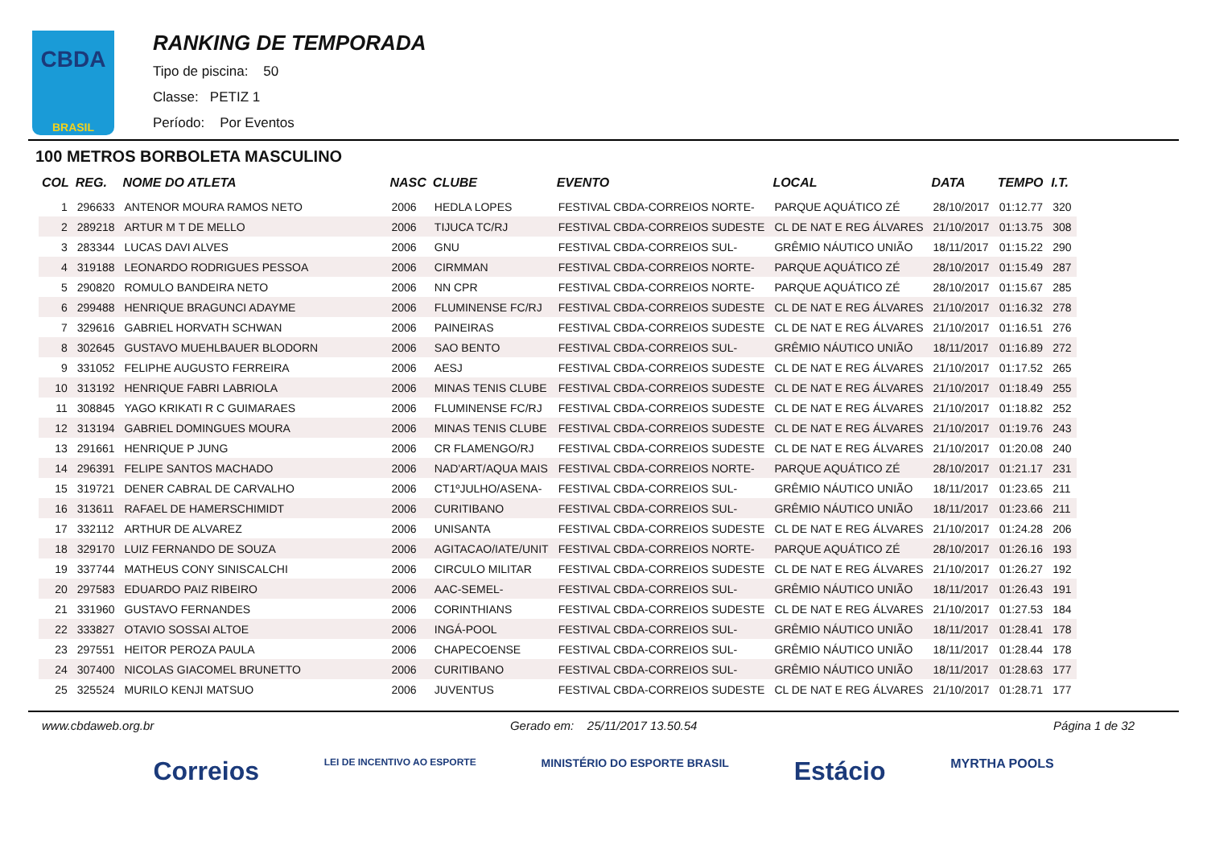CBDA
BRASIL
RANKING DE TEMPORADA
Tipo de piscina: 50
Classe: PETIZ 1
Período: Por Eventos
100 METROS BORBOLETA MASCULINO
| COL | REG. | NOME DO ATLETA | NASC | CLUBE | EVENTO | LOCAL | DATA | TEMPO | I.T. |
| --- | --- | --- | --- | --- | --- | --- | --- | --- | --- |
| 1 | 296633 | ANTENOR MOURA RAMOS NETO | 2006 | HEDLA LOPES | FESTIVAL CBDA-CORREIOS NORTE- | PARQUE AQUÁTICO ZÉ | 28/10/2017 | 01:12.77 | 320 |
| 2 | 289218 | ARTUR M T DE MELLO | 2006 | TIJUCA TC/RJ | FESTIVAL CBDA-CORREIOS SUDESTE | CL DE NAT E REG ÁLVARES | 21/10/2017 | 01:13.75 | 308 |
| 3 | 283344 | LUCAS DAVI ALVES | 2006 | GNU | FESTIVAL CBDA-CORREIOS SUL- | GRÊMIO NÁUTICO UNIÃO | 18/11/2017 | 01:15.22 | 290 |
| 4 | 319188 | LEONARDO RODRIGUES PESSOA | 2006 | CIRMMAN | FESTIVAL CBDA-CORREIOS NORTE- | PARQUE AQUÁTICO ZÉ | 28/10/2017 | 01:15.49 | 287 |
| 5 | 290820 | ROMULO BANDEIRA NETO | 2006 | NN CPR | FESTIVAL CBDA-CORREIOS NORTE- | PARQUE AQUÁTICO ZÉ | 28/10/2017 | 01:15.67 | 285 |
| 6 | 299488 | HENRIQUE BRAGUNCI ADAYME | 2006 | FLUMINENSE FC/RJ | FESTIVAL CBDA-CORREIOS SUDESTE | CL DE NAT E REG ÁLVARES | 21/10/2017 | 01:16.32 | 278 |
| 7 | 329616 | GABRIEL HORVATH SCHWAN | 2006 | PAINEIRAS | FESTIVAL CBDA-CORREIOS SUDESTE | CL DE NAT E REG ÁLVARES | 21/10/2017 | 01:16.51 | 276 |
| 8 | 302645 | GUSTAVO MUEHLBAUER BLODORN | 2006 | SAO BENTO | FESTIVAL CBDA-CORREIOS SUL- | GRÊMIO NÁUTICO UNIÃO | 18/11/2017 | 01:16.89 | 272 |
| 9 | 331052 | FELIPHE AUGUSTO FERREIRA | 2006 | AESJ | FESTIVAL CBDA-CORREIOS SUDESTE | CL DE NAT E REG ÁLVARES | 21/10/2017 | 01:17.52 | 265 |
| 10 | 313192 | HENRIQUE FABRI LABRIOLA | 2006 | MINAS TENIS CLUBE | FESTIVAL CBDA-CORREIOS SUDESTE | CL DE NAT E REG ÁLVARES | 21/10/2017 | 01:18.49 | 255 |
| 11 | 308845 | YAGO KRIKATI R C GUIMARAES | 2006 | FLUMINENSE FC/RJ | FESTIVAL CBDA-CORREIOS SUDESTE | CL DE NAT E REG ÁLVARES | 21/10/2017 | 01:18.82 | 252 |
| 12 | 313194 | GABRIEL DOMINGUES MOURA | 2006 | MINAS TENIS CLUBE | FESTIVAL CBDA-CORREIOS SUDESTE | CL DE NAT E REG ÁLVARES | 21/10/2017 | 01:19.76 | 243 |
| 13 | 291661 | HENRIQUE P JUNG | 2006 | CR FLAMENGO/RJ | FESTIVAL CBDA-CORREIOS SUDESTE | CL DE NAT E REG ÁLVARES | 21/10/2017 | 01:20.08 | 240 |
| 14 | 296391 | FELIPE SANTOS MACHADO | 2006 | NAD'ART/AQUA MAIS | FESTIVAL CBDA-CORREIOS NORTE- | PARQUE AQUÁTICO ZÉ | 28/10/2017 | 01:21.17 | 231 |
| 15 | 319721 | DENER CABRAL DE CARVALHO | 2006 | CT1ºJULHO/ASENA- | FESTIVAL CBDA-CORREIOS SUL- | GRÊMIO NÁUTICO UNIÃO | 18/11/2017 | 01:23.65 | 211 |
| 16 | 313611 | RAFAEL DE HAMERSCHIMIDT | 2006 | CURITIBANO | FESTIVAL CBDA-CORREIOS SUL- | GRÊMIO NÁUTICO UNIÃO | 18/11/2017 | 01:23.66 | 211 |
| 17 | 332112 | ARTHUR DE ALVAREZ | 2006 | UNISANTA | FESTIVAL CBDA-CORREIOS SUDESTE | CL DE NAT E REG ÁLVARES | 21/10/2017 | 01:24.28 | 206 |
| 18 | 329170 | LUIZ FERNANDO DE SOUZA | 2006 | AGITACAO/IATE/UNIT | FESTIVAL CBDA-CORREIOS NORTE- | PARQUE AQUÁTICO ZÉ | 28/10/2017 | 01:26.16 | 193 |
| 19 | 337744 | MATHEUS CONY SINISCALCHI | 2006 | CIRCULO MILITAR | FESTIVAL CBDA-CORREIOS SUDESTE | CL DE NAT E REG ÁLVARES | 21/10/2017 | 01:26.27 | 192 |
| 20 | 297583 | EDUARDO PAIZ RIBEIRO | 2006 | AAC-SEMEL- | FESTIVAL CBDA-CORREIOS SUL- | GRÊMIO NÁUTICO UNIÃO | 18/11/2017 | 01:26.43 | 191 |
| 21 | 331960 | GUSTAVO FERNANDES | 2006 | CORINTHIANS | FESTIVAL CBDA-CORREIOS SUDESTE | CL DE NAT E REG ÁLVARES | 21/10/2017 | 01:27.53 | 184 |
| 22 | 333827 | OTAVIO SOSSAI ALTOE | 2006 | INGÁ-POOL | FESTIVAL CBDA-CORREIOS SUL- | GRÊMIO NÁUTICO UNIÃO | 18/11/2017 | 01:28.41 | 178 |
| 23 | 297551 | HEITOR PEROZA PAULA | 2006 | CHAPECOENSE | FESTIVAL CBDA-CORREIOS SUL- | GRÊMIO NÁUTICO UNIÃO | 18/11/2017 | 01:28.44 | 178 |
| 24 | 307400 | NICOLAS GIACOMEL BRUNETTO | 2006 | CURITIBANO | FESTIVAL CBDA-CORREIOS SUL- | GRÊMIO NÁUTICO UNIÃO | 18/11/2017 | 01:28.63 | 177 |
| 25 | 325524 | MURILO KENJI MATSUO | 2006 | JUVENTUS | FESTIVAL CBDA-CORREIOS SUDESTE | CL DE NAT E REG ÁLVARES | 21/10/2017 | 01:28.71 | 177 |
www.cbdaweb.org.br Gerado em: 25/11/2017 13.50.54 Página 1 de 32
Correios LEI DE INCENTIVO AO ESPORTE MINISTÉRIO DO ESPORTE BRASIL Estácio MYRTHA POOLS